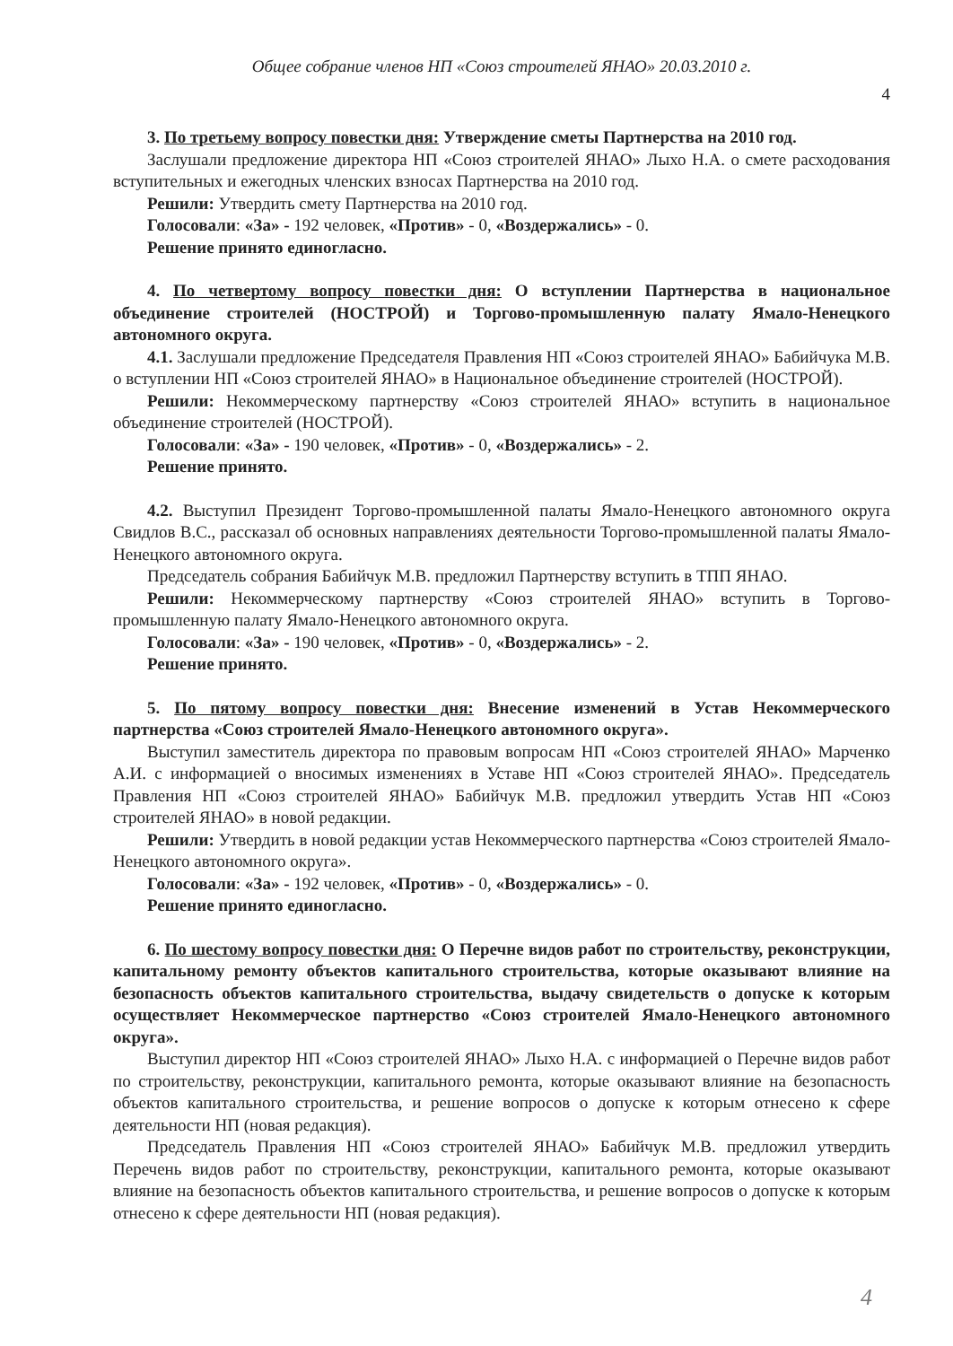Общее собрание членов НП «Союз строителей ЯНАО» 20.03.2010 г.
4
3. По третьему вопросу повестки дня: Утверждение сметы Партнерства на 2010 год.
Заслушали предложение директора НП «Союз строителей ЯНАО» Лыхо Н.А. о смете расходования вступительных и ежегодных членских взносах Партнерства на 2010 год.
Решили: Утвердить смету Партнерства на 2010 год.
Голосовали: «За» - 192 человек, «Против» - 0, «Воздержались» - 0.
Решение принято единогласно.
4. По четвертому вопросу повестки дня: О вступлении Партнерства в национальное объединение строителей (НОСТРОЙ) и Торгово-промышленную палату Ямало-Ненецкого автономного округа.
4.1. Заслушали предложение Председателя Правления НП «Союз строителей ЯНАО» Бабийчука М.В. о вступлении НП «Союз строителей ЯНАО» в Национальное объединение строителей (НОСТРОЙ).
Решили: Некоммерческому партнерству «Союз строителей ЯНАО» вступить в национальное объединение строителей (НОСТРОЙ).
Голосовали: «За» - 190 человек, «Против» - 0, «Воздержались» - 2.
Решение принято.
4.2. Выступил Президент Торгово-промышленной палаты Ямало-Ненецкого автономного округа Свидлов В.С., рассказал об основных направлениях деятельности Торгово-промышленной палаты Ямало-Ненецкого автономного округа.
Председатель собрания Бабийчук М.В. предложил Партнерству вступить в ТПП ЯНАО.
Решили: Некоммерческому партнерству «Союз строителей ЯНАО» вступить в Торгово-промышленную палату Ямало-Ненецкого автономного округа.
Голосовали: «За» - 190 человек, «Против» - 0, «Воздержались» - 2.
Решение принято.
5. По пятому вопросу повестки дня: Внесение изменений в Устав Некоммерческого партнерства «Союз строителей Ямало-Ненецкого автономного округа».
Выступил заместитель директора по правовым вопросам НП «Союз строителей ЯНАО» Марченко А.И. с информацией о вносимых изменениях в Уставе НП «Союз строителей ЯНАО». Председатель Правления НП «Союз строителей ЯНАО» Бабийчук М.В. предложил утвердить Устав НП «Союз строителей ЯНАО» в новой редакции.
Решили: Утвердить в новой редакции устав Некоммерческого партнерства «Союз строителей Ямало-Ненецкого автономного округа».
Голосовали: «За» - 192 человек, «Против» - 0, «Воздержались» - 0.
Решение принято единогласно.
6. По шестому вопросу повестки дня: О Перечне видов работ по строительству, реконструкции, капитальному ремонту объектов капитального строительства, которые оказывают влияние на безопасность объектов капитального строительства, выдачу свидетельств о допуске к которым осуществляет Некоммерческое партнерство «Союз строителей Ямало-Ненецкого автономного округа».
Выступил директор НП «Союз строителей ЯНАО» Лыхо Н.А. с информацией о Перечне видов работ по строительству, реконструкции, капитального ремонта, которые оказывают влияние на безопасность объектов капитального строительства, и решение вопросов о допуске к которым отнесено к сфере деятельности НП (новая редакция).
Председатель Правления НП «Союз строителей ЯНАО» Бабийчук М.В. предложил утвердить Перечень видов работ по строительству, реконструкции, капитального ремонта, которые оказывают влияние на безопасность объектов капитального строительства, и решение вопросов о допуске к которым отнесено к сфере деятельности НП (новая редакция).
4